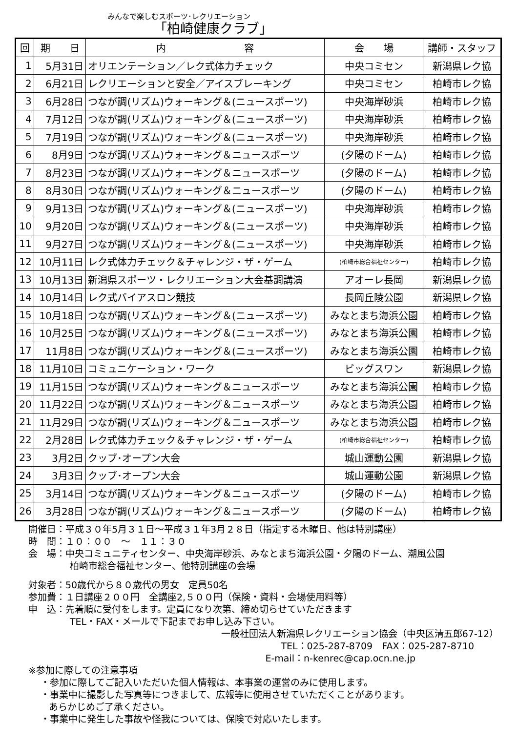みんなで楽しむスポーツ･レクリエーション
「柏崎健康クラブ」
| 回 | 期 日 | 内 容 | 会 場 | 講師・スタッフ |
| --- | --- | --- | --- | --- |
| 1 | 5月31日 | オリエンテーション／レク式体力チェック | 中央コミセン | 新潟県レク協 |
| 2 | 6月21日 | レクリエーションと安全／アイスブレーキング | 中央コミセン | 柏崎市レク協 |
| 3 | 6月28日 | つなが調(リズム)ウォーキング＆(ニュースポーツ) | 中央海岸砂浜 | 柏崎市レク協 |
| 4 | 7月12日 | つなが調(リズム)ウォーキング＆(ニュースポーツ) | 中央海岸砂浜 | 柏崎市レク協 |
| 5 | 7月19日 | つなが調(リズム)ウォーキング＆(ニュースポーツ) | 中央海岸砂浜 | 柏崎市レク協 |
| 6 | 8月9日 | つなが調(リズム)ウォーキング＆ニュースポーツ | (夕陽のドーム) | 柏崎市レク協 |
| 7 | 8月23日 | つなが調(リズム)ウォーキング＆ニュースポーツ | (夕陽のドーム) | 柏崎市レク協 |
| 8 | 8月30日 | つなが調(リズム)ウォーキング＆ニュースポーツ | (夕陽のドーム) | 柏崎市レク協 |
| 9 | 9月13日 | つなが調(リズム)ウォーキング＆(ニュースポーツ) | 中央海岸砂浜 | 柏崎市レク協 |
| 10 | 9月20日 | つなが調(リズム)ウォーキング＆(ニュースポーツ) | 中央海岸砂浜 | 柏崎市レク協 |
| 11 | 9月27日 | つなが調(リズム)ウォーキング＆(ニュースポーツ) | 中央海岸砂浜 | 柏崎市レク協 |
| 12 | 10月11日 | レク式体力チェック＆チャレンジ・ザ・ゲーム | (柏崎市総合福祉センター) | 柏崎市レク協 |
| 13 | 10月13日 | 新潟県スポーツ・レクリエーション大会基調講演 | アオーレ長岡 | 新潟県レク協 |
| 14 | 10月14日 | レク式バイアスロン競技 | 長岡丘陵公園 | 新潟県レク協 |
| 15 | 10月18日 | つなが調(リズム)ウォーキング＆(ニュースポーツ) | みなとまち海浜公園 | 柏崎市レク協 |
| 16 | 10月25日 | つなが調(リズム)ウォーキング＆(ニュースポーツ) | みなとまち海浜公園 | 柏崎市レク協 |
| 17 | 11月8日 | つなが調(リズム)ウォーキング＆(ニュースポーツ) | みなとまち海浜公園 | 柏崎市レク協 |
| 18 | 11月10日 | コミュニケーション・ワーク | ビッグスワン | 新潟県レク協 |
| 19 | 11月15日 | つなが調(リズム)ウォーキング＆ニュースポーツ | みなとまち海浜公園 | 柏崎市レク協 |
| 20 | 11月22日 | つなが調(リズム)ウォーキング＆ニュースポーツ | みなとまち海浜公園 | 柏崎市レク協 |
| 21 | 11月29日 | つなが調(リズム)ウォーキング＆ニュースポーツ | みなとまち海浜公園 | 柏崎市レク協 |
| 22 | 2月28日 | レク式体力チェック＆チャレンジ・ザ・ゲーム | (柏崎市総合福祉センター) | 柏崎市レク協 |
| 23 | 3月2日 | クッブ･オープン大会 | 城山運動公園 | 新潟県レク協 |
| 24 | 3月3日 | クッブ･オープン大会 | 城山運動公園 | 新潟県レク協 |
| 25 | 3月14日 | つなが調(リズム)ウォーキング＆ニュースポーツ | (夕陽のドーム) | 柏崎市レク協 |
| 26 | 3月28日 | つなが調(リズム)ウォーキング＆ニュースポーツ | (夕陽のドーム) | 柏崎市レク協 |
開催日：平成３０年5月３１日～平成３１年3月２８日（指定する木曜日、他は特別講座）
時　間：１０：００　～　１１：３０
会　場：中央コミュニティセンター、中央海岸砂浜、みなとまち海浜公園・夕陽のドーム、潮風公園
柏崎市総合福祉センター、他特別講座の会場
対象者：50歳代から８０歳代の男女　定員50名
参加費：１日講座２００円　全講座2,５００円（保険・資料・会場使用料等）
申　込：先着順に受付をします。定員になり次第、締め切らせていただきます
TEL・FAX・メールで下記までお申し込み下さい。
一般社団法人新潟県レクリエーション協会（中央区清五郎67-12）
TEL：025-287-8709　FAX：025-287-8710
E-mail：n-kenrec@cap.ocn.ne.jp
※参加に際しての注意事項
・参加に際してご記入いただいた個人情報は、本事業の運営のみに使用します。
・事業中に撮影した写真等につきまして、広報等に使用させていただくことがあります。
あらかじめご了承ください。
・事業中に発生した事故や怪我については、保険で対応いたします。